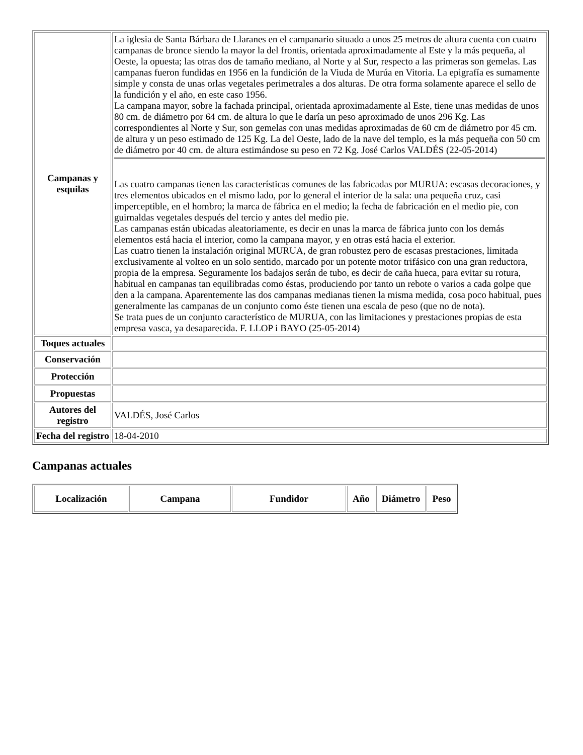| Campanas y esquilas | La iglesia de Santa Bárbara de Llaranes en el campanario situado a unos 25 metros de altura cuenta con cuatro campanas de bronce siendo la mayor la del frontis, orientada aproximadamente al Este y la más pequeña, al Oeste, la opuesta; las otras dos de tamaño mediano, al Norte y al Sur, respecto a las primeras son gemelas. Las campanas fueron fundidas en 1956 en la fundición de la Viuda de Murúa en Vitoria. La epigrafía es sumamente simple y consta de unas orlas vegetales perimetrales a dos alturas. De otra forma solamente aparece el sello de la fundición y el año, en este caso 1956. La campana mayor, sobre la fachada principal, orientada aproximadamente al Este, tiene unas medidas de unos 80 cm. de diámetro por 64 cm. de altura lo que le daría un peso aproximado de unos 296 Kg. Las correspondientes al Norte y Sur, son gemelas con unas medidas aproximadas de 60 cm de diámetro por 45 cm. de altura y un peso estimado de 125 Kg. La del Oeste, lado de la nave del templo, es la más pequeña con 50 cm de diámetro por 40 cm. de altura estimándose su peso en 72 Kg. José Carlos VALDÉS (22-05-2014) Las cuatro campanas tienen las características comunes de las fabricadas por MURUA: escasas decoraciones, y tres elementos ubicados en el mismo lado, por lo general el interior de la sala: una pequeña cruz, casi imperceptible, en el hombro; la marca de fábrica en el medio; la fecha de fabricación en el medio pie, con guirnaldas vegetales después del tercio y antes del medio pie. Las campanas están ubicadas aleatoriamente, es decir en unas la marca de fábrica junto con los demás elementos está hacia el interior, como la campana mayor, y en otras está hacia el exterior. Las cuatro tienen la instalación original MURUA, de gran robustez pero de escasas prestaciones, limitada exclusivamente al volteo en un solo sentido, marcado por un potente motor trifásico con una gran reductora, propia de la empresa. Seguramente los badajos serán de tubo, es decir de caña hueca, para evitar su rotura, habitual en campanas tan equilibradas como éstas, produciendo por tanto un rebote o varios a cada golpe que den a la campana. Aparentemente las dos campanas medianas tienen la misma medida, cosa poco habitual, pues generalmente las campanas de un conjunto como éste tienen una escala de peso (que no de nota). Se trata pues de un conjunto característico de MURUA, con las limitaciones y prestaciones propias de esta empresa vasca, ya desaparecida. F. LLOP i BAYO (25-05-2014) |
| Toques actuales | |
| Conservación | |
| Protección | |
| Propuestas | |
| Autores del registro | VALDÉS, José Carlos |
| Fecha del registro | 18-04-2010 |
Campanas actuales
| Localización | Campana | Fundidor | Año | Diámetro | Peso |
| --- | --- | --- | --- | --- | --- |